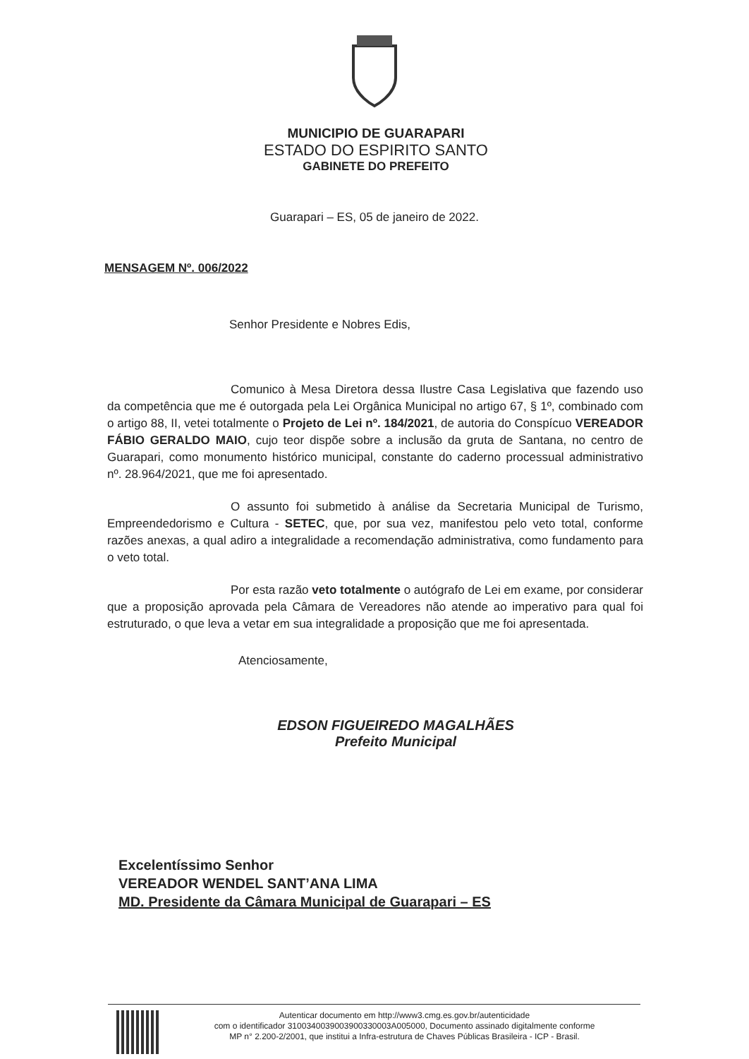MUNICIPIO DE GUARAPARI
ESTADO DO ESPIRITO SANTO
GABINETE DO PREFEITO
Guarapari – ES, 05 de janeiro de 2022.
MENSAGEM Nº. 006/2022
Senhor Presidente e Nobres Edis,
Comunico à Mesa Diretora dessa Ilustre Casa Legislativa que fazendo uso da competência que me é outorgada pela Lei Orgânica Municipal no artigo 67, § 1º, combinado com o artigo 88, II, vetei totalmente o Projeto de Lei nº. 184/2021, de autoria do Conspícuo VEREADOR FÁBIO GERALDO MAIO, cujo teor dispõe sobre a inclusão da gruta de Santana, no centro de Guarapari, como monumento histórico municipal, constante do caderno processual administrativo nº. 28.964/2021, que me foi apresentado.
O assunto foi submetido à análise da Secretaria Municipal de Turismo, Empreendedorismo e Cultura - SETEC, que, por sua vez, manifestou pelo veto total, conforme razões anexas, a qual adiro a integralidade a recomendação administrativa, como fundamento para o veto total.
Por esta razão veto totalmente o autógrafo de Lei em exame, por considerar que a proposição aprovada pela Câmara de Vereadores não atende ao imperativo para qual foi estruturado, o que leva a vetar em sua integralidade a proposição que me foi apresentada.
Atenciosamente,
EDSON FIGUEIREDO MAGALHÃES
Prefeito Municipal
Excelentíssimo Senhor
VEREADOR WENDEL SANT’ANA LIMA
MD. Presidente da Câmara Municipal de Guarapari – ES
Autenticar documento em http://www3.cmg.es.gov.br/autenticidade
com o identificador 3100340039003900330003A005000, Documento assinado digitalmente conforme
MP n° 2.200-2/2001, que institui a Infra-estrutura de Chaves Públicas Brasileira - ICP - Brasil.